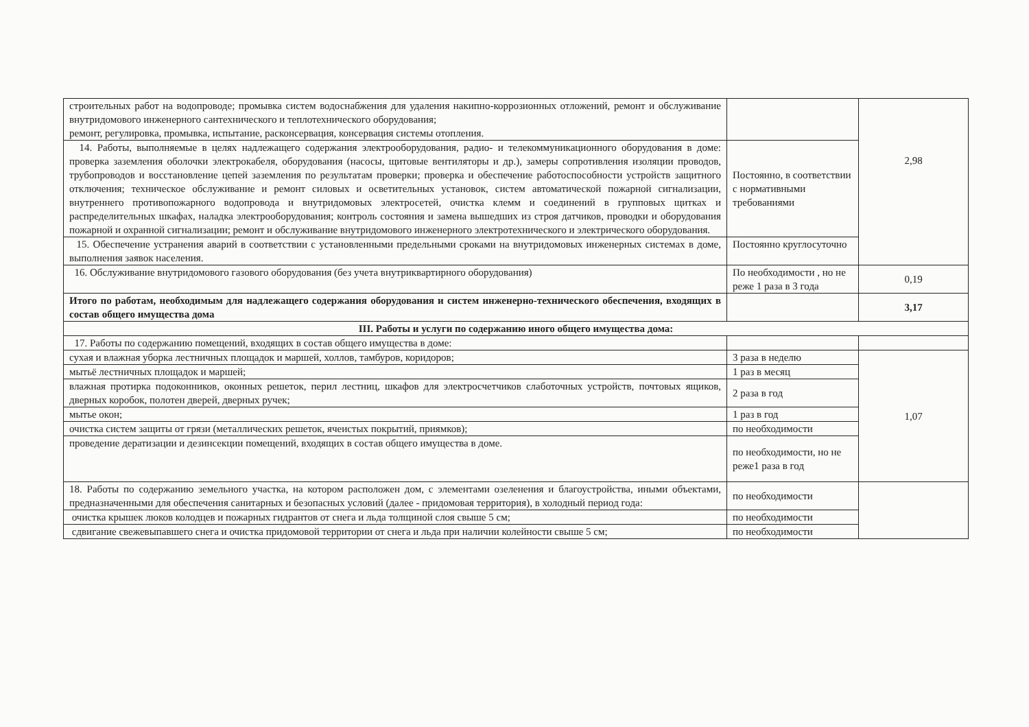| строительных работ на водопроводе; промывка систем водоснабжения для удаления накипно-коррозионных отложений, ремонт и обслуживание внутридомового инженерного сантехнического и теплотехнического оборудования; ремонт, регулировка, промывка, испытание, расконсервация, консервация системы отопления. | | 2,98 |
| 14. Работы, выполняемые в целях надлежащего содержания электрооборудования, радио- и телекоммуникационного оборудования в доме: проверка заземления оболочки электрокабеля, оборудования (насосы, щитовые вентиляторы и др.), замеры сопротивления изоляции проводов, трубопроводов и восстановление цепей заземления по результатам проверки; проверка и обеспечение работоспособности устройств защитного отключения; техническое обслуживание и ремонт силовых и осветительных установок, систем автоматической пожарной сигнализации, внутреннего противопожарного водопровода и внутридомовых электросетей, очистка клемм и соединений в групповых щитках и распределительных шкафах, наладка электрооборудования; контроль состояния и замена вышедших из строя датчиков, проводки и оборудования пожарной и охранной сигнализации; ремонт и обслуживание внутридомового инженерного электротехнического и электрического оборудования. | Постоянно, в соответствии с нормативными требованиями | |
| 15. Обеспечение устранения аварий в соответствии с установленными предельными сроками на внутридомовых инженерных системах в доме, выполнения заявок населения. | Постоянно круглосуточно | |
| 16. Обслуживание внутридомового газового оборудования (без учета внутриквартирного оборудования) | По необходимости , но не реже 1 раза в 3 года | 0,19 |
| Итого по работам, необходимым для надлежащего содержания оборудования и систем инженерно-технического обеспечения, входящих в состав общего имущества дома | | 3,17 |
| III. Работы и услуги по содержанию иного общего имущества дома: | | |
| 17. Работы по содержанию помещений, входящих в состав общего имущества в доме: | | |
| сухая и влажная уборка лестничных площадок и маршей, холлов, тамбуров, коридоров; | 3 раза в неделю | 1,07 |
| мытьё лестничных площадок и маршей; | 1 раз в месяц | |
| влажная протирка подоконников, оконных решеток, перил лестниц, шкафов для электросчетчиков слаботочных устройств, почтовых ящиков, дверных коробок, полотен дверей, дверных ручек; | 2 раза в год | |
| мытье окон; | 1 раз в год | |
| очистка систем защиты от грязи (металлических решеток, ячеистых покрытий, приямков); | по необходимости | |
| проведение дератизации и дезинсекции помещений, входящих в состав общего имущества в доме. | по необходимости, но не реже1 раза в год | |
| 18. Работы по содержанию земельного участка, на котором расположен дом, с элементами озеленения и благоустройства, иными объектами, предназначенными для обеспечения санитарных и безопасных условий (далее - придомовая территория), в холодный период года: | по необходимости | |
| очистка крышек люков колодцев и пожарных гидрантов от снега и льда толщиной слоя свыше 5 см; | по необходимости | |
| сдвигание свежевыпавшего снега и очистка придомовой территории от снега и льда при наличии колейности свыше 5 см; | по необходимости | |